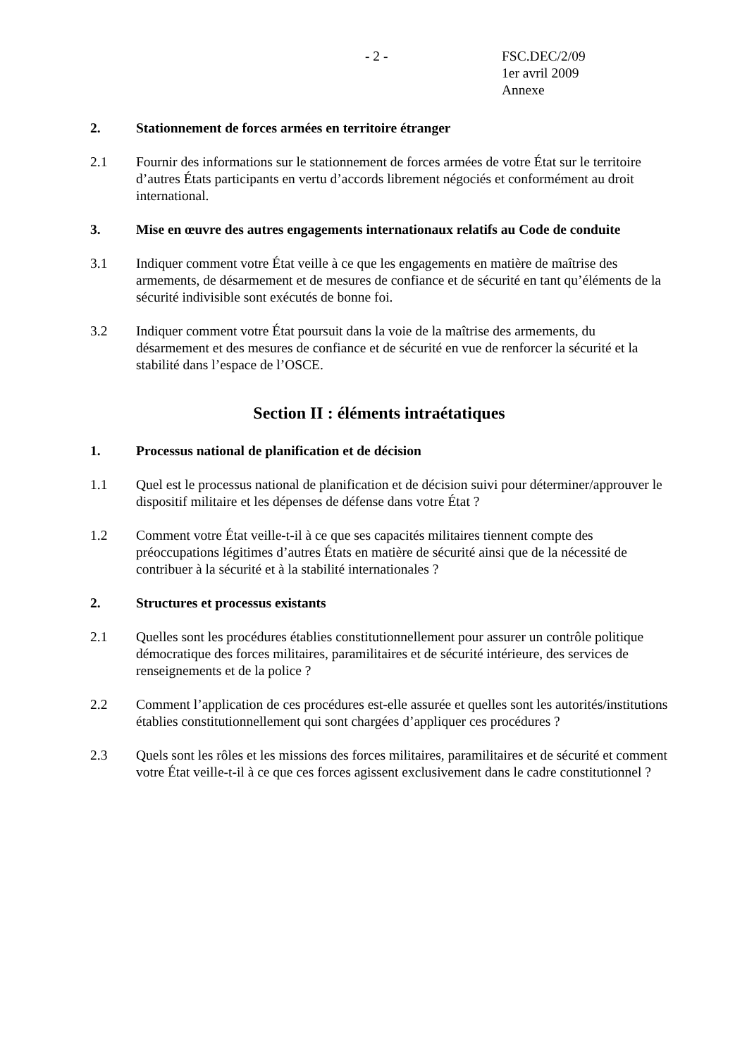- 2 -
FSC.DEC/2/09
1er avril 2009
Annexe
2. Stationnement de forces armées en territoire étranger
2.1 Fournir des informations sur le stationnement de forces armées de votre État sur le territoire d’autres États participants en vertu d’accords librement négociés et conformément au droit international.
3. Mise en œuvre des autres engagements internationaux relatifs au Code de conduite
3.1 Indiquer comment votre État veille à ce que les engagements en matière de maîtrise des armements, de désarmement et de mesures de confiance et de sécurité en tant qu’éléments de la sécurité indivisible sont exécutés de bonne foi.
3.2 Indiquer comment votre État poursuit dans la voie de la maîtrise des armements, du désarmement et des mesures de confiance et de sécurité en vue de renforcer la sécurité et la stabilité dans l’espace de l’OSCE.
Section II : éléments intraétatiques
1. Processus national de planification et de décision
1.1 Quel est le processus national de planification et de décision suivi pour déterminer/approuver le dispositif militaire et les dépenses de défense dans votre État ?
1.2 Comment votre État veille-t-il à ce que ses capacités militaires tiennent compte des préoccupations légitimes d’autres États en matière de sécurité ainsi que de la nécessité de contribuer à la sécurité et à la stabilité internationales ?
2. Structures et processus existants
2.1 Quelles sont les procédures établies constitutionnellement pour assurer un contrôle politique démocratique des forces militaires, paramilitaires et de sécurité intérieure, des services de renseignements et de la police ?
2.2 Comment l’application de ces procédures est-elle assurée et quelles sont les autorités/institutions établies constitutionnellement qui sont chargées d’appliquer ces procédures ?
2.3 Quels sont les rôles et les missions des forces militaires, paramilitaires et de sécurité et comment votre État veille-t-il à ce que ces forces agissent exclusivement dans le cadre constitutionnel ?